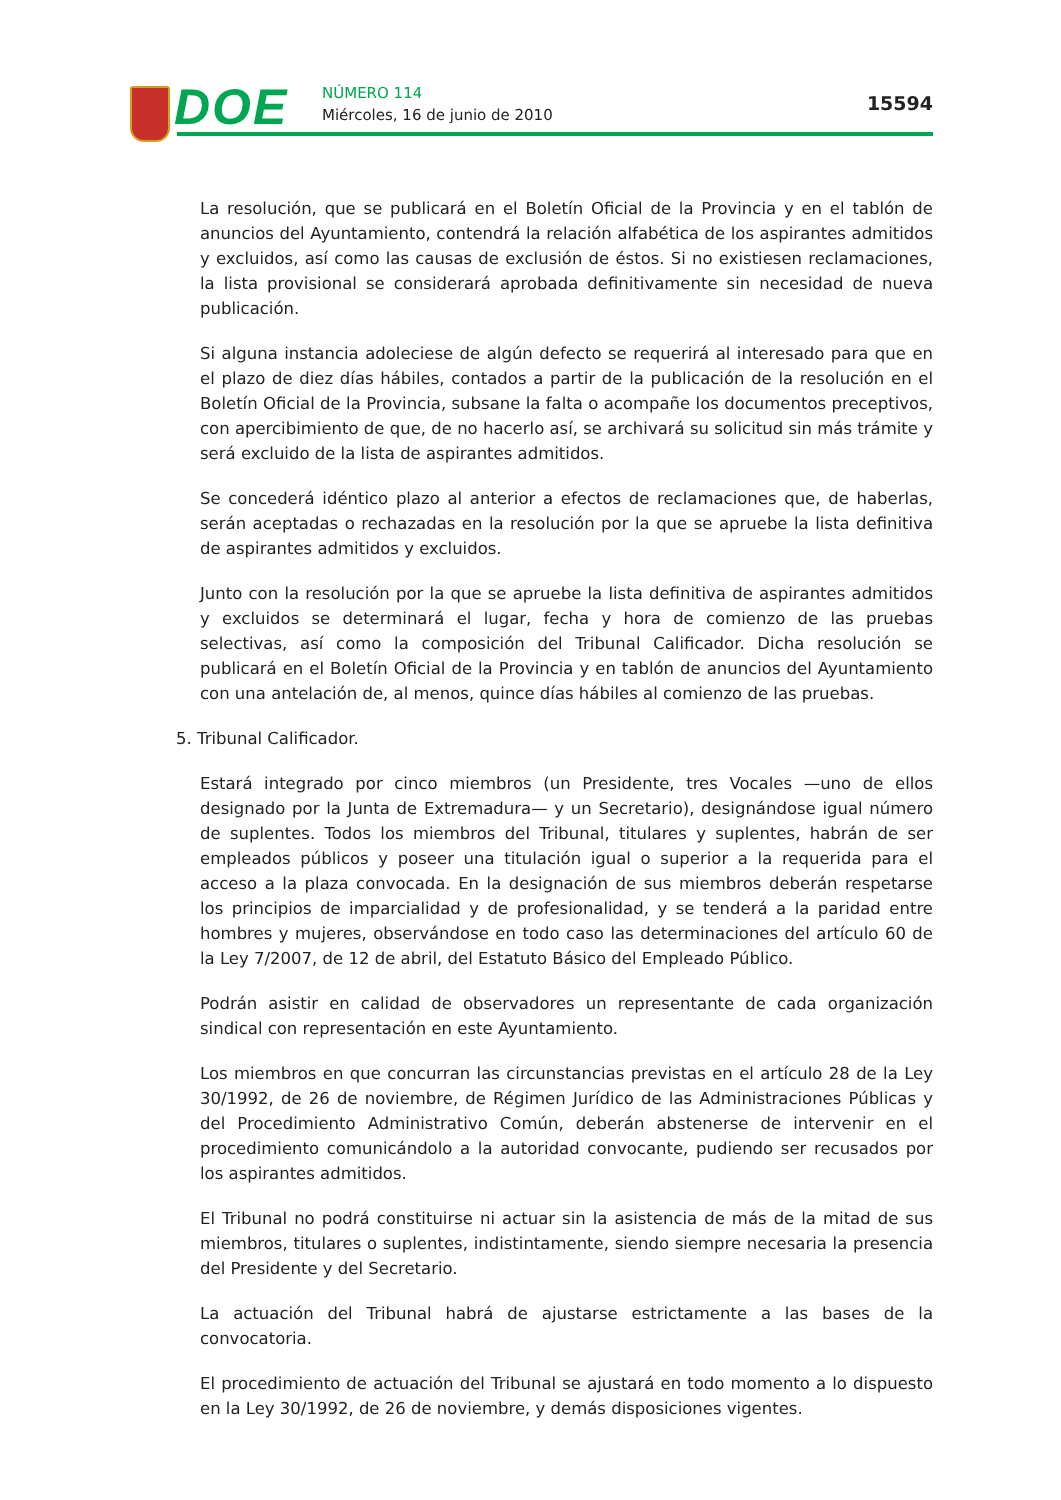DOE NÚMERO 114
Miércoles, 16 de junio de 2010
15594
La resolución, que se publicará en el Boletín Oficial de la Provincia y en el tablón de anuncios del Ayuntamiento, contendrá la relación alfabética de los aspirantes admitidos y excluidos, así como las causas de exclusión de éstos. Si no existiesen reclamaciones, la lista provisional se considerará aprobada definitivamente sin necesidad de nueva publicación.
Si alguna instancia adoleciese de algún defecto se requerirá al interesado para que en el plazo de diez días hábiles, contados a partir de la publicación de la resolución en el Boletín Oficial de la Provincia, subsane la falta o acompañe los documentos preceptivos, con apercibimiento de que, de no hacerlo así, se archivará su solicitud sin más trámite y será excluido de la lista de aspirantes admitidos.
Se concederá idéntico plazo al anterior a efectos de reclamaciones que, de haberlas, serán aceptadas o rechazadas en la resolución por la que se apruebe la lista definitiva de aspirantes admitidos y excluidos.
Junto con la resolución por la que se apruebe la lista definitiva de aspirantes admitidos y excluidos se determinará el lugar, fecha y hora de comienzo de las pruebas selectivas, así como la composición del Tribunal Calificador. Dicha resolución se publicará en el Boletín Oficial de la Provincia y en tablón de anuncios del Ayuntamiento con una antelación de, al menos, quince días hábiles al comienzo de las pruebas.
5. Tribunal Calificador.
Estará integrado por cinco miembros (un Presidente, tres Vocales —uno de ellos designado por la Junta de Extremadura— y un Secretario), designándose igual número de suplentes. Todos los miembros del Tribunal, titulares y suplentes, habrán de ser empleados públicos y poseer una titulación igual o superior a la requerida para el acceso a la plaza convocada. En la designación de sus miembros deberán respetarse los principios de imparcialidad y de profesionalidad, y se tenderá a la paridad entre hombres y mujeres, observándose en todo caso las determinaciones del artículo 60 de la Ley 7/2007, de 12 de abril, del Estatuto Básico del Empleado Público.
Podrán asistir en calidad de observadores un representante de cada organización sindical con representación en este Ayuntamiento.
Los miembros en que concurran las circunstancias previstas en el artículo 28 de la Ley 30/1992, de 26 de noviembre, de Régimen Jurídico de las Administraciones Públicas y del Procedimiento Administrativo Común, deberán abstenerse de intervenir en el procedimiento comunicándolo a la autoridad convocante, pudiendo ser recusados por los aspirantes admitidos.
El Tribunal no podrá constituirse ni actuar sin la asistencia de más de la mitad de sus miembros, titulares o suplentes, indistintamente, siendo siempre necesaria la presencia del Presidente y del Secretario.
La actuación del Tribunal habrá de ajustarse estrictamente a las bases de la convocatoria.
El procedimiento de actuación del Tribunal se ajustará en todo momento a lo dispuesto en la Ley 30/1992, de 26 de noviembre, y demás disposiciones vigentes.